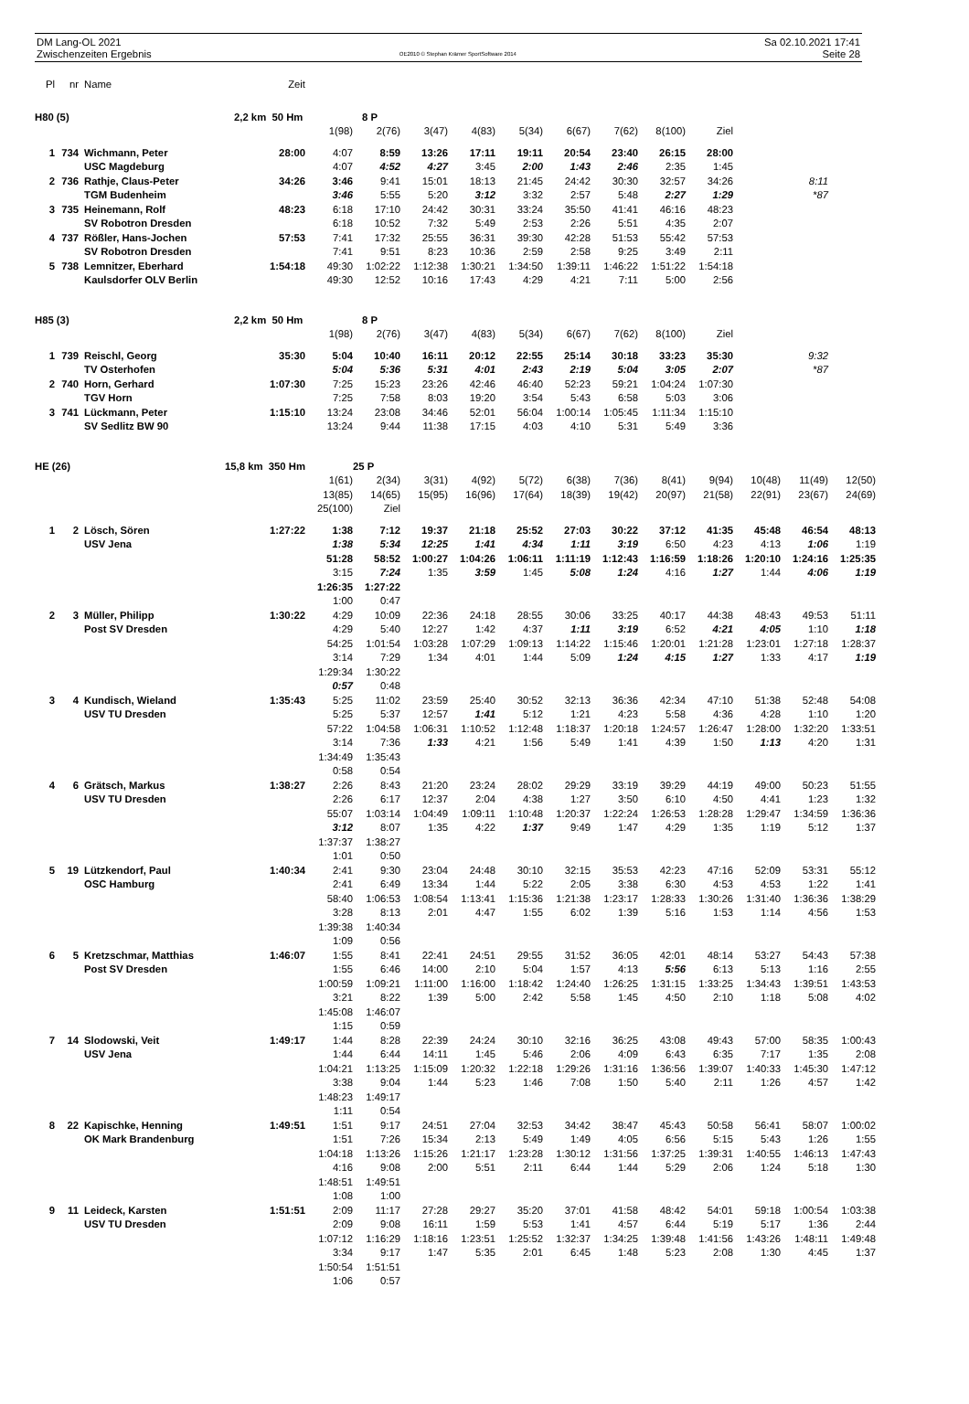DM Lang-OL 2021
Zwischenzeiten Ergebnis
OE2010 © Stephan Krämer SportSoftware 2014
Sa 02.10.2021 17:41
Seite 28
| Pl | nr | Name | Zeit | | | | | | | | | | | | |
| H80 (5) | | | 2,2 km 50 Hm | | 8 P | | | | | | | | | | |
| | | | | 1(98) | 2(76) | 3(47) | 4(83) | 5(34) | 6(67) | 7(62) | 8(100) | Ziel | | | |
| 1 | 734 | Wichmann, Peter | 28:00 | 4:07 | 8:59 | 13:26 | 17:11 | 19:11 | 20:54 | 23:40 | 26:15 | 28:00 | | | |
| | | USC Magdeburg | | 4:07 | 4:52 | 4:27 | 3:45 | 2:00 | 1:43 | 2:46 | 2:35 | 1:45 | | | |
| 2 | 736 | Rathje, Claus-Peter | 34:26 | 3:46 | 9:41 | 15:01 | 18:13 | 21:45 | 24:42 | 30:30 | 32:57 | 34:26 | | 8:11 | |
| | | TGM Budenheim | | 3:46 | 5:55 | 5:20 | 3:12 | 3:32 | 2:57 | 5:48 | 2:27 | 1:29 | | *87 | |
| 3 | 735 | Heinemann, Rolf | 48:23 | 6:18 | 17:10 | 24:42 | 30:31 | 33:24 | 35:50 | 41:41 | 46:16 | 48:23 | | | |
| | | SV Robotron Dresden | | 6:18 | 10:52 | 7:32 | 5:49 | 2:53 | 2:26 | 5:51 | 4:35 | 2:07 | | | |
| 4 | 737 | Rößler, Hans-Jochen | 57:53 | 7:41 | 17:32 | 25:55 | 36:31 | 39:30 | 42:28 | 51:53 | 55:42 | 57:53 | | | |
| | | SV Robotron Dresden | | 7:41 | 9:51 | 8:23 | 10:36 | 2:59 | 2:58 | 9:25 | 3:49 | 2:11 | | | |
| 5 | 738 | Lemnitzer, Eberhard | 1:54:18 | 49:30 | 1:02:22 | 1:12:38 | 1:30:21 | 1:34:50 | 1:39:11 | 1:46:22 | 1:51:22 | 1:54:18 | | | |
| | | Kaulsdorfer OLV Berlin | | 49:30 | 12:52 | 10:16 | 17:43 | 4:29 | 4:21 | 7:11 | 5:00 | 2:56 | | | |
| H85 (3) | | | 2,2 km 50 Hm | | 8 P | | | | | | | | | | |
| | | | | 1(98) | 2(76) | 3(47) | 4(83) | 5(34) | 6(67) | 7(62) | 8(100) | Ziel | | | |
| 1 | 739 | Reischl, Georg | 35:30 | 5:04 | 10:40 | 16:11 | 20:12 | 22:55 | 25:14 | 30:18 | 33:23 | 35:30 | | 9:32 | |
| | | TV Osterhofen | | 5:04 | 5:36 | 5:31 | 4:01 | 2:43 | 2:19 | 5:04 | 3:05 | 2:07 | | *87 | |
| 2 | 740 | Horn, Gerhard | 1:07:30 | 7:25 | 15:23 | 23:26 | 42:46 | 46:40 | 52:23 | 59:21 | 1:04:24 | 1:07:30 | | | |
| | | TGV Horn | | 7:25 | 7:58 | 8:03 | 19:20 | 3:54 | 5:43 | 6:58 | 5:03 | 3:06 | | | |
| 3 | 741 | Lückmann, Peter | 1:15:10 | 13:24 | 23:08 | 34:46 | 52:01 | 56:04 | 1:00:14 | 1:05:45 | 1:11:34 | 1:15:10 | | | |
| | | SV Sedlitz BW 90 | | 13:24 | 9:44 | 11:38 | 17:15 | 4:03 | 4:10 | 5:31 | 5:49 | 3:36 | | | |
| HE (26) | | | 15,8 km 350 Hm | | 25 P | | | | | | | | | | |
| | | | | 1(61) | 2(34) | 3(31) | 4(92) | 5(72) | 6(38) | 7(36) | 8(41) | 9(94) | 10(48) | 11(49) | 12(50) |
| | | | | 13(85) | 14(65) | 15(95) | 16(96) | 17(64) | 18(39) | 19(42) | 20(97) | 21(58) | 22(91) | 23(67) | 24(69) |
| | | | | 25(100) | Ziel | | | | | | | | | | |
| 1 | 2 | Lösch, Sören | 1:27:22 | 1:38 | 7:12 | 19:37 | 21:18 | 25:52 | 27:03 | 30:22 | 37:12 | 41:35 | 45:48 | 46:54 | 48:13 |
| | | USV Jena | | 1:38 | 5:34 | 12:25 | 1:41 | 4:34 | 1:11 | 3:19 | 6:50 | 4:23 | 4:13 | 1:06 | 1:19 |
| | | | | 51:28 | 58:52 | 1:00:27 | 1:04:26 | 1:06:11 | 1:11:19 | 1:12:43 | 1:16:59 | 1:18:26 | 1:20:10 | 1:24:16 | 1:25:35 |
| | | | | 3:15 | 7:24 | 1:35 | 3:59 | 1:45 | 5:08 | 1:24 | 4:16 | 1:27 | 1:44 | 4:06 | 1:19 |
| | | | | 1:26:35 | 1:27:22 | | | | | | | | | | |
| | | | | 1:00 | 0:47 | | | | | | | | | | |
| 2 | 3 | Müller, Philipp | 1:30:22 | 4:29 | 10:09 | 22:36 | 24:18 | 28:55 | 30:06 | 33:25 | 40:17 | 44:38 | 48:43 | 49:53 | 51:11 |
| | | Post SV Dresden | | 4:29 | 5:40 | 12:27 | 1:42 | 4:37 | 1:11 | 3:19 | 6:52 | 4:21 | 4:05 | 1:10 | 1:18 |
| | | | | 54:25 | 1:01:54 | 1:03:28 | 1:07:29 | 1:09:13 | 1:14:22 | 1:15:46 | 1:20:01 | 1:21:28 | 1:23:01 | 1:27:18 | 1:28:37 |
| | | | | 3:14 | 7:29 | 1:34 | 4:01 | 1:44 | 5:09 | 1:24 | 4:15 | 1:27 | 1:33 | 4:17 | 1:19 |
| | | | | 1:29:34 | 1:30:22 | | | | | | | | | | |
| | | | | 0:57 | 0:48 | | | | | | | | | | |
| 3 | 4 | Kundisch, Wieland | 1:35:43 | 5:25 | 11:02 | 23:59 | 25:40 | 30:52 | 32:13 | 36:36 | 42:34 | 47:10 | 51:38 | 52:48 | 54:08 |
| | | USV TU Dresden | | 5:25 | 5:37 | 12:57 | 1:41 | 5:12 | 1:21 | 4:23 | 5:58 | 4:36 | 4:28 | 1:10 | 1:20 |
| | | | | 57:22 | 1:04:58 | 1:06:31 | 1:10:52 | 1:12:48 | 1:18:37 | 1:20:18 | 1:24:57 | 1:26:47 | 1:28:00 | 1:32:20 | 1:33:51 |
| | | | | 3:14 | 7:36 | 1:33 | 4:21 | 1:56 | 5:49 | 1:41 | 4:39 | 1:50 | 1:13 | 4:20 | 1:31 |
| | | | | 1:34:49 | 1:35:43 | | | | | | | | | | |
| | | | | 0:58 | 0:54 | | | | | | | | | | |
| 4 | 6 | Grätsch, Markus | 1:38:27 | 2:26 | 8:43 | 21:20 | 23:24 | 28:02 | 29:29 | 33:19 | 39:29 | 44:19 | 49:00 | 50:23 | 51:55 |
| | | USV TU Dresden | | 2:26 | 6:17 | 12:37 | 2:04 | 4:38 | 1:27 | 3:50 | 6:10 | 4:50 | 4:41 | 1:23 | 1:32 |
| | | | | 55:07 | 1:03:14 | 1:04:49 | 1:09:11 | 1:10:48 | 1:20:37 | 1:22:24 | 1:26:53 | 1:28:28 | 1:29:47 | 1:34:59 | 1:36:36 |
| | | | | 3:12 | 8:07 | 1:35 | 4:22 | 1:37 | 9:49 | 1:47 | 4:29 | 1:35 | 1:19 | 5:12 | 1:37 |
| | | | | 1:37:37 | 1:38:27 | | | | | | | | | | |
| | | | | 1:01 | 0:50 | | | | | | | | | | |
| 5 | 19 | Lützkendorf, Paul | 1:40:34 | 2:41 | 9:30 | 23:04 | 24:48 | 30:10 | 32:15 | 35:53 | 42:23 | 47:16 | 52:09 | 53:31 | 55:12 |
| | | OSC Hamburg | | 2:41 | 6:49 | 13:34 | 1:44 | 5:22 | 2:05 | 3:38 | 6:30 | 4:53 | 4:53 | 1:22 | 1:41 |
| | | | | 58:40 | 1:06:53 | 1:08:54 | 1:13:41 | 1:15:36 | 1:21:38 | 1:23:17 | 1:28:33 | 1:30:26 | 1:31:40 | 1:36:36 | 1:38:29 |
| | | | | 3:28 | 8:13 | 2:01 | 4:47 | 1:55 | 6:02 | 1:39 | 5:16 | 1:53 | 1:14 | 4:56 | 1:53 |
| | | | | 1:39:38 | 1:40:34 | | | | | | | | | | |
| | | | | 1:09 | 0:56 | | | | | | | | | | |
| 6 | 5 | Kretzschmar, Matthias | 1:46:07 | 1:55 | 8:41 | 22:41 | 24:51 | 29:55 | 31:52 | 36:05 | 42:01 | 48:14 | 53:27 | 54:43 | 57:38 |
| | | Post SV Dresden | | 1:55 | 6:46 | 14:00 | 2:10 | 5:04 | 1:57 | 4:13 | 5:56 | 6:13 | 5:13 | 1:16 | 2:55 |
| | | | | 1:00:59 | 1:09:21 | 1:11:00 | 1:16:00 | 1:18:42 | 1:24:40 | 1:26:25 | 1:31:15 | 1:33:25 | 1:34:43 | 1:39:51 | 1:43:53 |
| | | | | 3:21 | 8:22 | 1:39 | 5:00 | 2:42 | 5:58 | 1:45 | 4:50 | 2:10 | 1:18 | 5:08 | 4:02 |
| | | | | 1:45:08 | 1:46:07 | | | | | | | | | | |
| | | | | 1:15 | 0:59 | | | | | | | | | | |
| 7 | 14 | Slodowski, Veit | 1:49:17 | 1:44 | 8:28 | 22:39 | 24:24 | 30:10 | 32:16 | 36:25 | 43:08 | 49:43 | 57:00 | 58:35 | 1:00:43 |
| | | USV Jena | | 1:44 | 6:44 | 14:11 | 1:45 | 5:46 | 2:06 | 4:09 | 6:43 | 6:35 | 7:17 | 1:35 | 2:08 |
| | | | | 1:04:21 | 1:13:25 | 1:15:09 | 1:20:32 | 1:22:18 | 1:29:26 | 1:31:16 | 1:36:56 | 1:39:07 | 1:40:33 | 1:45:30 | 1:47:12 |
| | | | | 3:38 | 9:04 | 1:44 | 5:23 | 1:46 | 7:08 | 1:50 | 5:40 | 2:11 | 1:26 | 4:57 | 1:42 |
| | | | | 1:48:23 | 1:49:17 | | | | | | | | | | |
| | | | | 1:11 | 0:54 | | | | | | | | | | |
| 8 | 22 | Kapischke, Henning | 1:49:51 | 1:51 | 9:17 | 24:51 | 27:04 | 32:53 | 34:42 | 38:47 | 45:43 | 50:58 | 56:41 | 58:07 | 1:00:02 |
| | | OK Mark Brandenburg | | 1:51 | 7:26 | 15:34 | 2:13 | 5:49 | 1:49 | 4:05 | 6:56 | 5:15 | 5:43 | 1:26 | 1:55 |
| | | | | 1:04:18 | 1:13:26 | 1:15:26 | 1:21:17 | 1:23:28 | 1:30:12 | 1:31:56 | 1:37:25 | 1:39:31 | 1:40:55 | 1:46:13 | 1:47:43 |
| | | | | 4:16 | 9:08 | 2:00 | 5:51 | 2:11 | 6:44 | 1:44 | 5:29 | 2:06 | 1:24 | 5:18 | 1:30 |
| | | | | 1:48:51 | 1:49:51 | | | | | | | | | | |
| | | | | 1:08 | 1:00 | | | | | | | | | | |
| 9 | 11 | Leideck, Karsten | 1:51:51 | 2:09 | 11:17 | 27:28 | 29:27 | 35:20 | 37:01 | 41:58 | 48:42 | 54:01 | 59:18 | 1:00:54 | 1:03:38 |
| | | USV TU Dresden | | 2:09 | 9:08 | 16:11 | 1:59 | 5:53 | 1:41 | 4:57 | 6:44 | 5:19 | 5:17 | 1:36 | 2:44 |
| | | | | 1:07:12 | 1:16:29 | 1:18:16 | 1:23:51 | 1:25:52 | 1:32:37 | 1:34:25 | 1:39:48 | 1:41:56 | 1:43:26 | 1:48:11 | 1:49:48 |
| | | | | 3:34 | 9:17 | 1:47 | 5:35 | 2:01 | 6:45 | 1:48 | 5:23 | 2:08 | 1:30 | 4:45 | 1:37 |
| | | | | 1:50:54 | 1:51:51 | | | | | | | | | | |
| | | | | 1:06 | 0:57 | | | | | | | | | | |